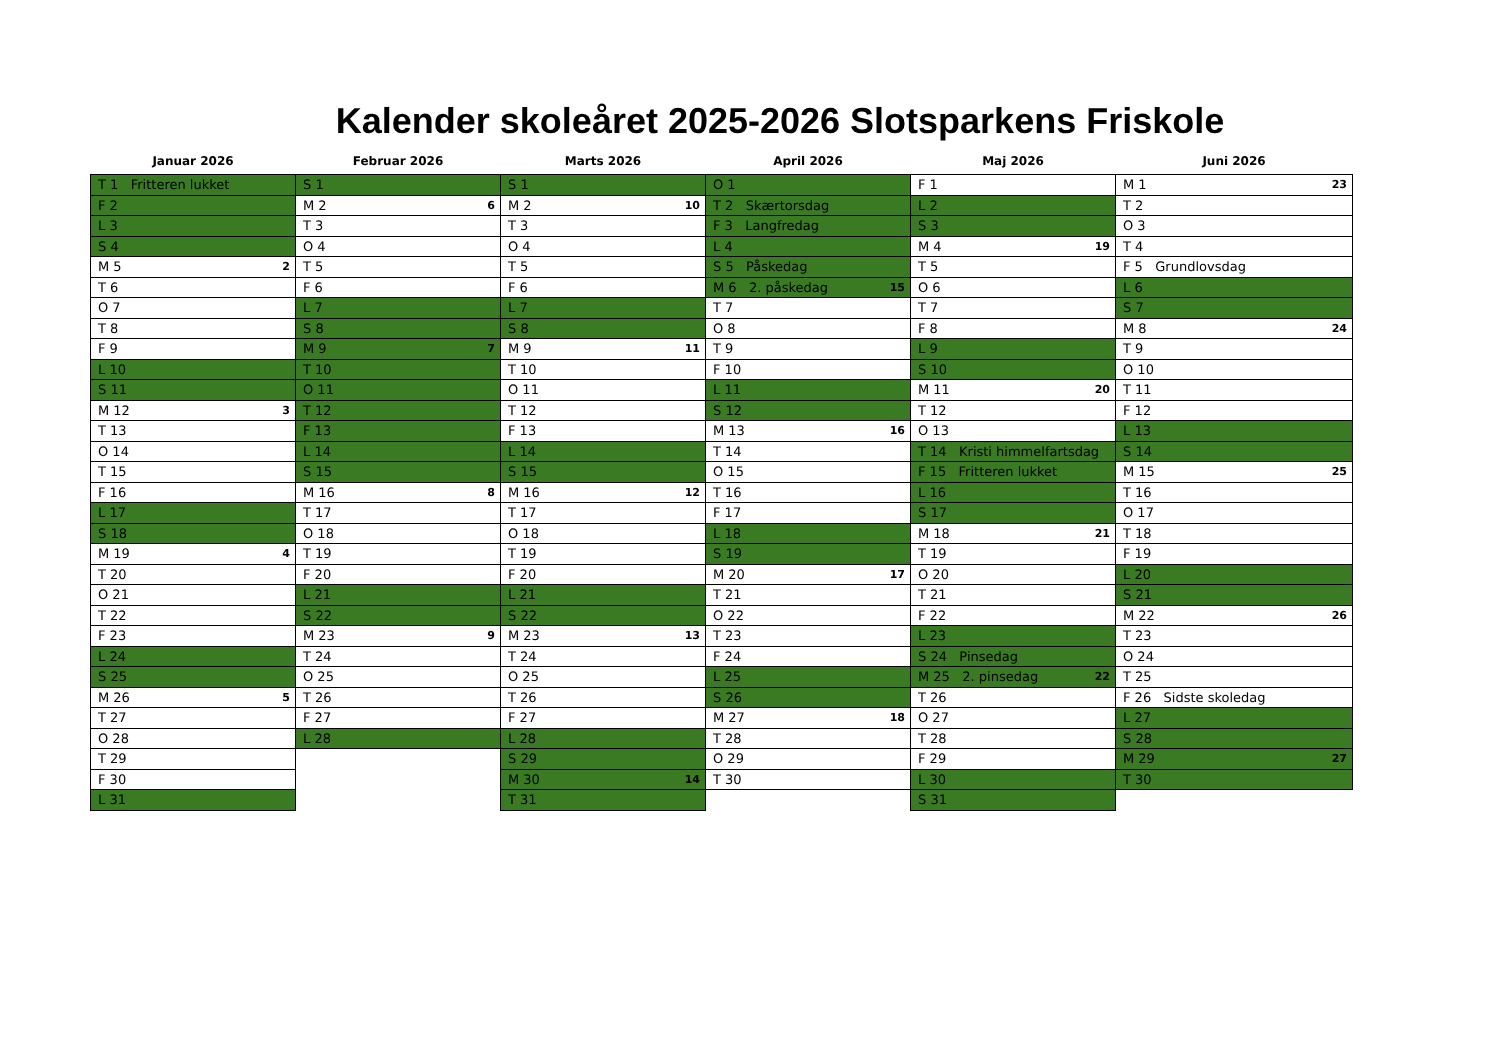Kalender skoleåret 2025-2026 Slotsparkens Friskole
| Januar 2026 | Februar 2026 | Marts 2026 | April 2026 | Maj 2026 | Juni 2026 |
| --- | --- | --- | --- | --- | --- |
| T 1 Fritteren lukket | S 1 | S 1 | O 1 | F 1 | M 1 23 |
| F 2 | M 2 6 | M 2 10 | T 2 Skærtorsdag | L 2 | T 2 |
| L 3 | T 3 | T 3 | F 3 Langfredag | S 3 | O 3 |
| S 4 | O 4 | O 4 | L 4 | M 4 19 | T 4 |
| M 5 2 | T 5 | T 5 | S 5 Påskedag | T 5 | F 5 Grundlovsdag |
| T 6 | F 6 | F 6 | M 6 2. påskedag 15 | O 6 | L 6 |
| O 7 | L 7 | L 7 | T 7 | T 7 | S 7 |
| T 8 | S 8 | S 8 | O 8 | F 8 | M 8 24 |
| F 9 | M 9 7 | M 9 11 | T 9 | L 9 | T 9 |
| L 10 | T 10 | T 10 | F 10 | S 10 | O 10 |
| S 11 | O 11 | O 11 | L 11 | M 11 20 | T 11 |
| M 12 3 | T 12 | T 12 | S 12 | T 12 | F 12 |
| T 13 | F 13 | F 13 | M 13 16 | O 13 | L 13 |
| O 14 | L 14 | L 14 | T 14 | T 14 Kristi himmelfartsdag | S 14 |
| T 15 | S 15 | S 15 | O 15 | F 15 Fritteren lukket | M 15 25 |
| F 16 | M 16 8 | M 16 12 | T 16 | L 16 | T 16 |
| L 17 | T 17 | T 17 | F 17 | S 17 | O 17 |
| S 18 | O 18 | O 18 | L 18 | M 18 21 | T 18 |
| M 19 4 | T 19 | T 19 | S 19 | T 19 | F 19 |
| T 20 | F 20 | F 20 | M 20 17 | O 20 | L 20 |
| O 21 | L 21 | L 21 | T 21 | T 21 | S 21 |
| T 22 | S 22 | S 22 | O 22 | F 22 | M 22 26 |
| F 23 | M 23 9 | M 23 13 | T 23 | L 23 | T 23 |
| L 24 | T 24 | T 24 | F 24 | S 24 Pinsedag | O 24 |
| S 25 | O 25 | O 25 | L 25 | M 25 2. pinsedag 22 | T 25 |
| M 26 5 | T 26 | T 26 | S 26 | T 26 | F 26 Sidste skoledag |
| T 27 | F 27 | F 27 | M 27 18 | O 27 | L 27 |
| O 28 | L 28 | L 28 | T 28 | T 28 | S 28 |
| T 29 | | S 29 | O 29 | F 29 | M 29 27 |
| F 30 | | M 30 14 | T 30 | L 30 | T 30 |
| L 31 | | T 31 | | S 31 | |